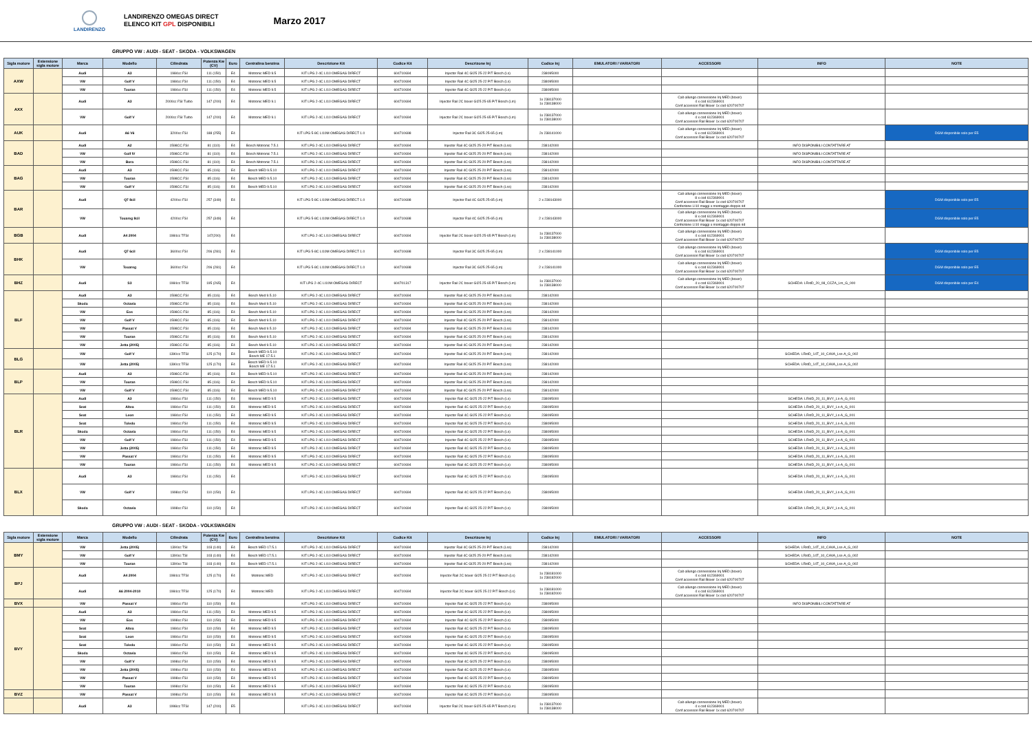LANDIRENZO
LANDIRENZO OMEGAS DIRECT
ELENCO KIT GPL DISPONIBILI
Marzo 2017
GRUPPO VW : AUDI - SEAT - SKODA - VOLKSWAGEN
| Sigla motore | Estensione sigla motore | Marca | Modello | Cilindrata | Potenza Kw (CV) | Euro | Centralina benzina | Descrizione Kit | Codice Kit | Descrizone Inj | Codice Inj | EMULATORI / VARIATORI | ACCESSORI | INFO | NOTE |
| --- | --- | --- | --- | --- | --- | --- | --- | --- | --- | --- | --- | --- | --- | --- | --- |
| AXW | | Audi | A3 | 1984cc FSI | 111 (150) | E4 | Motronic MED 9.5 | KIT LPG 2-4C LI10 OMEGAS DIRECT | 604710694 | Injector Rail 4C GI25 25-22 P/T Bosch (Ls) | 238095000 | | | | |
| | | VW | Golf V | 1984cc FSI | 111 (150) | E4 | Motronic MED 9.5 | KIT LPG 2-4C LI10 OMEGAS DIRECT | 604710694 | Injector Rail 4C GI25 25-22 P/T Bosch (Ls) | 238095000 | | | | |
| | | VW | Touran | 1984cc FSI | 111 (150) | E4 | Motronic MED 9.5 | KIT LPG 2-4C LI10 OMEGAS DIRECT | 604710694 | Injector Rail 4C GI25 25-22 P/T Bosch (Ls) | 238095000 | | | | |
| AXX | | Audi | A3 | 2000cc FSI Turbo | 147 (200) | E4 | Motronic MED 9.1 | KIT LPG 2-4C LI10 OMEGAS DIRECT | 604710694 | Injector Rail 2C boxer GI25 25-65 P/T Bosch (Lm) | 1x 238137000 1x 238138000 | | Cab allungo connessione Inj MED (boxer) 4 x cod 612369001 Conf accessori Rail Boxer 1x cod 620700707 | | |
| | | VW | Golf V | 2000cc FSI Turbo | 147 (200) | E4 | Motronic MED 9.1 | KIT LPG 2-4C LI10 OMEGAS DIRECT | 604710694 | Injector Rail 2C boxer GI25 25-65 P/T Bosch (Lm) | 1x 238137000 1x 238138000 | | Cab allungo connessione Inj MED (boxer) 4 x cod 612369001 Conf accessori Rail Boxer 1x cod 620700707 | | |
| AUK | | Audi | A6 V6 | 3200cc FSI | 188 (255) | E4 | | KIT LPG 5-8C LI10M OMEGAS DIRECT 1.0 | 604710698 | Injector Rail 3C GI25 25-65 (Lm) | 2x 238141000 | | Cab allungo connessione Inj MED (boxer) 6 x cod 612369001 Conf accessori Rail Boxer 1x cod 620700707 | | DGM disponibile solo per E5 |
| BAD | | Audi | A2 | 1598CC FSI | 81 (110) | E4 | Bosch Motronic 7.5.1 | KIT LPG 2-4C LI10 OMEGAS DIRECT | 604710694 | Injector Rail 4C GI25 25-20 P/T Bosch (Lss) | 238142000 | | | INFO DISPONIBILI CONTATTARE AT | |
| | | VW | Golf IV | 1598CC FSI | 81 (110) | E4 | Bosch Motronic 7.5.1 | KIT LPG 2-4C LI10 OMEGAS DIRECT | 604710694 | Injector Rail 4C GI25 25-20 P/T Bosch (Lss) | 238142000 | | | INFO DISPONIBILI CONTATTARE AT | |
| | | VW | Bora | 1598CC FSI | 81 (110) | E4 | Bosch Motronic 7.5.1 | KIT LPG 2-4C LI10 OMEGAS DIRECT | 604710694 | Injector Rail 4C GI25 25-20 P/T Bosch (Lss) | 238142000 | | | INFO DISPONIBILI CONTATTARE AT | |
| BAG | | Audi | A3 | 1598CC FSI | 85 (116) | E4 | Bosch MED 9.5.10 | KIT LPG 2-4C LI10 OMEGAS DIRECT | 604710694 | Injector Rail 4C GI25 25-20 P/T Bosch (Lss) | 238142000 | | | | |
| | | VW | Touran | 1598CC FSI | 85 (116) | E4 | Bosch MED 9.5.10 | KIT LPG 2-4C LI10 OMEGAS DIRECT | 604710694 | Injector Rail 4C GI25 25-20 P/T Bosch (Lss) | 238142000 | | | | |
| | | VW | Golf V | 1598CC FSI | 85 (116) | E4 | Bosch MED 9.5.10 | KIT LPG 2-4C LI10 OMEGAS DIRECT | 604710694 | Injector Rail 4C GI25 25-20 P/T Bosch (Lss) | 238142000 | | | | |
| BAR | | Audi | Q7 8cil | 4200cc FSI | 257 (349) | E4 | | KIT LPG 5-8C LI10M OMEGAS DIRECT 1.0 | 604710698 | Injector Rail 4C GI25 25-65 (Lm) | 2 x 238143000 | | Cab allungo connessione Inj MED (boxer) 8 x cod 612369001 Conf accessori Rail Boxer 1x cod 620700707 Confezione LI10 maggi x montaggio doppio rid | | DGM disponibile solo per E5 |
| | | VW | Touareg 8cil | 4200cc FSI | 257 (349) | E4 | | KIT LPG 5-8C LI10M OMEGAS DIRECT 1.0 | 604710698 | Injector Rail 4C GI25 25-65 (Lm) | 2 x 238143000 | | Cab allungo connessione Inj MED (boxer) 8 x cod 612369001 Conf accessori Rail Boxer 1x cod 620700707 Confezione LI10 maggi x montaggio doppio rid | | DGM disponibile solo per E5 |
| BGB | | Audi | A4 2004 | 1984cc TFSI | 147(200) | E4 | | KIT LPG 2-4C LI10 OMEGAS DIRECT | 604710694 | Injector Rail 2C boxer GI25 25-65 P/T Bosch (Lm) | 1x 238137000 1x 238138000 | | Cab allungo connessione Inj MED (boxer) 4 x cod 612369001 Conf accessori Rail Boxer 1x cod 620700707 | | |
| BHK | | Audi | Q7 6cil | 3600cc FSI | 206 (281) | E4 | | KIT LPG 5-8C LI10M OMEGAS DIRECT 1.0 | 604710698 | Injector Rail 3C GI25 25-65 (Lm) | 2 x 238141000 | | Cab allungo connessione Inj MED (boxer) 6 x cod 612369001 Conf accessori Rail Boxer 1x cod 620700707 | | DGM disponibile solo per E5 |
| | | VW | Touareg | 3600cc FSI | 206 (281) | E4 | | KIT LPG 5-8C LI10M OMEGAS DIRECT 1.0 | 604710698 | Injector Rail 3C GI25 25-65 (Lm) | 2 x 238141000 | | Cab allungo connessione Inj MED (boxer) 6 x cod 612369001 Conf accessori Rail Boxer 1x cod 620700707 | | DGM disponibile solo per E5 |
| BHZ | | Audi | S3 | 1984cc TFSI | 195 (265) | E4 | | KIT LPG 2-4C LI10M OMEGAS DIRECT | 604701317 | Injector Rail 2C boxer GI25 25-65 P/T Bosch (Lm) | 1x 238137000 1x 238138000 | | Cab allungo connessione Inj MED (boxer) 4 x cod 612369001 Conf accessori Rail Boxer 1x cod 620700707 | SCHEDA: LRstD_20_08_CCZA_Lm_G_000 | DGM disponibile solo per E4 |
| BLF | | Audi | A3 | 1598CC FSI | 85 (116) | E4 | Bosch Med 9.5.10 | KIT LPG 2-4C LI10 OMEGAS DIRECT | 604710694 | Injector Rail 4C GI25 25-20 P/T Bosch (Lss) | 238142000 | | | | |
| | | Skoda | Octavia | 1598CC FSI | 85 (116) | E4 | Bosch Med 9.5.10 | KIT LPG 2-4C LI10 OMEGAS DIRECT | 604710694 | Injector Rail 4C GI25 25-20 P/T Bosch (Lss) | 238142000 | | | | |
| | | VW | Eos | 1598CC FSI | 85 (116) | E4 | Bosch Med 9.5.10 | KIT LPG 2-4C LI10 OMEGAS DIRECT | 604710694 | Injector Rail 4C GI25 25-20 P/T Bosch (Lss) | 238142000 | | | | |
| | | VW | Golf V | 1598CC FSI | 85 (116) | E4 | Bosch Med 9.5.10 | KIT LPG 2-4C LI10 OMEGAS DIRECT | 604710694 | Injector Rail 4C GI25 25-20 P/T Bosch (Lss) | 238142000 | | | | |
| | | VW | Passat V | 1598CC FSI | 85 (116) | E4 | Bosch Med 9.5.10 | KIT LPG 2-4C LI10 OMEGAS DIRECT | 604710694 | Injector Rail 4C GI25 25-20 P/T Bosch (Lss) | 238142000 | | | | |
| | | VW | Touran | 1598CC FSI | 85 (116) | E4 | Bosch Med 9.5.10 | KIT LPG 2-4C LI10 OMEGAS DIRECT | 604710694 | Injector Rail 4C GI25 25-20 P/T Bosch (Lss) | 238142000 | | | | |
| | | VW | Jetta (2005) | 1598CC FSI | 85 (116) | E4 | Bosch Med 9.5.10 | KIT LPG 2-4C LI10 OMEGAS DIRECT | 604710694 | Injector Rail 4C GI25 25-20 P/T Bosch (Lss) | 238142000 | | | | |
| BLG | | VW | Golf V | 1390cc TFSI | 125 (170) | E4 | Bosch MED 9.5.10 Bosch ME 17.5.1 | KIT LPG 2-4C LI10 OMEGAS DIRECT | 604710694 | Injector Rail 4C GI25 25-20 P/T Bosch (Lss) | 238142000 | | | SCHEDA: LRstD_14T_10_CAVA_Lss-A_G_002 | |
| | | VW | Jetta (2005) | 1390cc TFSI | 125 (170) | E4 | Bosch MED 9.5.10 Bosch ME 17.5.1 | KIT LPG 2-4C LI10 OMEGAS DIRECT | 604710694 | Injector Rail 4C GI25 25-20 P/T Bosch (Lss) | 238142000 | | | SCHEDA: LRstD_14T_10_CAVA_Lss-A_G_002 | |
| BLP | | Audi | A3 | 1598CC FSI | 85 (116) | E4 | Bosch MED 9.5.10 | KIT LPG 2-4C LI10 OMEGAS DIRECT | 604710694 | Injector Rail 4C GI25 25-20 P/T Bosch (Lss) | 238142000 | | | | |
| | | VW | Touran | 1598CC FSI | 85 (116) | E4 | Bosch MED 9.5.10 | KIT LPG 2-4C LI10 OMEGAS DIRECT | 604710694 | Injector Rail 4C GI25 25-20 P/T Bosch (Lss) | 238142000 | | | | |
| | | VW | Golf V | 1598CC FSI | 85 (116) | E4 | Bosch MED 9.5.10 | KIT LPG 2-4C LI10 OMEGAS DIRECT | 604710694 | Injector Rail 4C GI25 25-20 P/T Bosch (Lss) | 238142000 | | | | |
| BLR | | Audi | A3 | 1984cc FSI | 111 (150) | E4 | Motronic MED 9.5 | KIT LPG 2-4C LI10 OMEGAS DIRECT | 604710694 | Injector Rail 4C GI25 25-22 P/T Bosch (Ls) | 238095000 | | | SCHEDA: LRstD_20_11_BVY_Ls-A_G_001 | |
| | | Seat | Altea | 1984cc FSI | 111 (150) | E4 | Motronic MED 9.5 | KIT LPG 2-4C LI10 OMEGAS DIRECT | 604710694 | Injector Rail 4C GI25 25-22 P/T Bosch (Ls) | 238095000 | | | SCHEDA: LRstD_20_11_BVY_Ls-A_G_001 | |
| | | Seat | Leon | 1984cc FSI | 111 (150) | E4 | Motronic MED 9.5 | KIT LPG 2-4C LI10 OMEGAS DIRECT | 604710694 | Injector Rail 4C GI25 25-22 P/T Bosch (Ls) | 238095000 | | | SCHEDA: LRstD_20_11_BVY_Ls-A_G_001 | |
| | | Seat | Toledo | 1984cc FSI | 111 (150) | E4 | Motronic MED 9.5 | KIT LPG 2-4C LI10 OMEGAS DIRECT | 604710694 | Injector Rail 4C GI25 25-22 P/T Bosch (Ls) | 238095000 | | | SCHEDA: LRstD_20_11_BVY_Ls-A_G_001 | |
| | | Skoda | Octavia | 1984cc FSI | 111 (150) | E4 | Motronic MED 9.5 | KIT LPG 2-4C LI10 OMEGAS DIRECT | 604710694 | Injector Rail 4C GI25 25-22 P/T Bosch (Ls) | 238095000 | | | SCHEDA: LRstD_20_11_BVY_Ls-A_G_001 | |
| | | VW | Golf V | 1984cc FSI | 111 (150) | E4 | Motronic MED 9.5 | KIT LPG 2-4C LI10 OMEGAS DIRECT | 604710694 | Injector Rail 4C GI25 25-22 P/T Bosch (Ls) | 238095000 | | | SCHEDA: LRstD_20_11_BVY_Ls-A_G_001 | |
| | | VW | Jetta (2005) | 1984cc FSI | 111 (150) | E4 | Motronic MED 9.5 | KIT LPG 2-4C LI10 OMEGAS DIRECT | 604710694 | Injector Rail 4C GI25 25-22 P/T Bosch (Ls) | 238095000 | | | SCHEDA: LRstD_20_11_BVY_Ls-A_G_001 | |
| | | VW | Passat V | 1984cc FSI | 111 (150) | E4 | Motronic MED 9.5 | KIT LPG 2-4C LI10 OMEGAS DIRECT | 604710694 | Injector Rail 4C GI25 25-22 P/T Bosch (Ls) | 238095000 | | | SCHEDA: LRstD_20_11_BVY_Ls-A_G_001 | |
| | | VW | Touran | 1984cc FSI | 111 (150) | E4 | Motronic MED 9.5 | KIT LPG 2-4C LI10 OMEGAS DIRECT | 604710694 | Injector Rail 4C GI25 25-22 P/T Bosch (Ls) | 238095000 | | | SCHEDA: LRstD_20_11_BVY_Ls-A_G_001 | |
| BLX | | Audi | A3 | 1984cc FSI | 111 (150) | E4 | | KIT LPG 2-4C LI10 OMEGAS DIRECT | 604710694 | Injector Rail 4C GI25 25-22 P/T Bosch (Ls) | 238095000 | | | SCHEDA: LRstD_20_11_BVY_Ls-A_G_001 | |
| | | VW | Golf V | 1998cc FSI | 110 (150) | E4 | | KIT LPG 2-4C LI10 OMEGAS DIRECT | 604710694 | Injector Rail 4C GI25 25-22 P/T Bosch (Ls) | 238095000 | | | SCHEDA: LRstD_20_11_BVY_Ls-A_G_001 | |
| | | Skoda | Octavia | 1998cc FSI | 110 (150) | E4 | | KIT LPG 2-4C LI10 OMEGAS DIRECT | 604710694 | Injector Rail 4C GI25 25-22 P/T Bosch (Ls) | 238095000 | | | SCHEDA: LRstD_20_11_BVY_Ls-A_G_001 | |
GRUPPO VW : AUDI - SEAT - SKODA - VOLKSWAGEN
| Sigla motore | Estensione sigla motore | Marca | Modello | Cilindrata | Potenza Kw (CV) | Euro | Centralina benzina | Descrizione Kit | Codice Kit | Descrizone Inj | Codice Inj | EMULATORI / VARIATORI | ACCESSORI | INFO | NOTE |
| --- | --- | --- | --- | --- | --- | --- | --- | --- | --- | --- | --- | --- | --- | --- | --- |
| BMY | | VW | Jetta (2005) | 1390cc TSI | 103 (140) | E4 | Bosch MED 17.5.1 | KIT LPG 2-4C LI10 OMEGAS DIRECT | 604710694 | Injector Rail 4C GI25 25-20 P/T Bosch (Lss) | 238142000 | | | SCHEDA: LRstD_14T_10_CAVA_Lss-A_G_002 | |
| | | VW | Golf V | 1390cc TSI | 103 (140) | E4 | Bosch MED 17.5.1 | KIT LPG 2-4C LI10 OMEGAS DIRECT | 604710694 | Injector Rail 4C GI25 25-20 P/T Bosch (Lss) | 238142000 | | | SCHEDA: LRstD_14T_10_CAVA_Lss-A_G_002 | |
| | | VW | Touran | 1390cc TSI | 103 (140) | E4 | Bosch MED 17.5.1 | KIT LPG 2-4C LI10 OMEGAS DIRECT | 604710694 | Injector Rail 4C GI25 25-20 P/T Bosch (Lss) | 238142000 | | | SCHEDA: LRstD_14T_10_CAVA_Lss-A_G_002 | |
| BPJ | | Audi | A4 2004 | 1984cc TFSI | 125 (170) | E4 | Motronic MED | KIT LPG 2-4C LI10 OMEGAS DIRECT | 604710694 | Injector Rail 2C boxer GI25 25-22 P/T Bosch (Ls) | 1x 238181000 1x 238182000 | | Cab allungo connessione Inj MED (boxer) 4 x cod 612369001 Conf accessori Rail Boxer 1x cod 620700707 | | |
| | | Audi | A6 2004-2010 | 1984cc TFSI | 125 (170) | E4 | Motronic MED | KIT LPG 2-4C LI10 OMEGAS DIRECT | 604710694 | Injector Rail 2C boxer GI25 25-22 P/T Bosch (Ls) | 1x 238181000 1x 238182000 | | Cab allungo connessione Inj MED (boxer) 4 x cod 612369001 Conf accessori Rail Boxer 1x cod 620700707 | | |
| BVX | | VW | Passat V | 1984cc FSI | 110 (150) | E4 | | KIT LPG 2-4C LI10 OMEGAS DIRECT | 604710694 | Injector Rail 4C GI25 25-22 P/T Bosch (Ls) | 238095000 | | | INFO DISPONIBILI CONTATTARE AT | |
| BVY | | Audi | A3 | 1984cc FSI | 111 (150) | E4 | Motronic MED 9.5 | KIT LPG 2-4C LI10 OMEGAS DIRECT | 604710694 | Injector Rail 4C GI25 25-22 P/T Bosch (Ls) | 238095000 | | | | |
| | | VW | Eos | 1998cc FSI | 110 (150) | E4 | Motronic MED 9.5 | KIT LPG 2-4C LI10 OMEGAS DIRECT | 604710694 | Injector Rail 4C GI25 25-22 P/T Bosch (Ls) | 238095000 | | | | |
| | | Seat | Altea | 1984cc FSI | 110 (150) | E4 | Motronic MED 9.5 | KIT LPG 2-4C LI10 OMEGAS DIRECT | 604710694 | Injector Rail 4C GI25 25-22 P/T Bosch (Ls) | 238095000 | | | | |
| | | Seat | Leon | 1984cc FSI | 110 (150) | E4 | Motronic MED 9.5 | KIT LPG 2-4C LI10 OMEGAS DIRECT | 604710694 | Injector Rail 4C GI25 25-22 P/T Bosch (Ls) | 238095000 | | | | |
| | | Seat | Toledo | 1984cc FSI | 110 (150) | E4 | Motronic MED 9.5 | KIT LPG 2-4C LI10 OMEGAS DIRECT | 604710694 | Injector Rail 4C GI25 25-22 P/T Bosch (Ls) | 238095000 | | | | |
| | | Skoda | Octavia | 1984cc FSI | 110 (150) | E4 | Motronic MED 9.5 | KIT LPG 2-4C LI10 OMEGAS DIRECT | 604710694 | Injector Rail 4C GI25 25-22 P/T Bosch (Ls) | 238095000 | | | | |
| | | VW | Golf V | 1998cc FSI | 110 (150) | E4 | Motronic MED 9.5 | KIT LPG 2-4C LI10 OMEGAS DIRECT | 604710694 | Injector Rail 4C GI25 25-22 P/T Bosch (Ls) | 238095000 | | | | |
| | | VW | Jetta (2005) | 1998cc FSI | 110 (150) | E4 | Motronic MED 9.5 | KIT LPG 2-4C LI10 OMEGAS DIRECT | 604710694 | Injector Rail 4C GI25 25-22 P/T Bosch (Ls) | 238095000 | | | | |
| | | VW | Passat V | 1998cc FSI | 110 (150) | E4 | Motronic MED 9.5 | KIT LPG 2-4C LI10 OMEGAS DIRECT | 604710694 | Injector Rail 4C GI25 25-22 P/T Bosch (Ls) | 238095000 | | | | |
| | | VW | Touran | 1998cc FSI | 110 (150) | E4 | Motronic MED 9.5 | KIT LPG 2-4C LI10 OMEGAS DIRECT | 604710694 | Injector Rail 4C GI25 25-22 P/T Bosch (Ls) | 238095000 | | | | |
| BVZ | | VW | Passat V | 1998cc FSI | 110 (150) | E4 | Motronic MED 9.5 | KIT LPG 2-4C LI10 OMEGAS DIRECT | 604710694 | Injector Rail 4C GI25 25-22 P/T Bosch (Ls) | 238095000 | | | | |
| | | Audi | A3 | 1998cc TFSI | 147 (200) | E5 | | KIT LPG 2-4C LI10 OMEGAS DIRECT | 604710694 | Injector Rail 2C boxer GI25 25-65 P/T Bosch (Lm) | 1x 238137000 1x 238138000 | | Cab allungo connessione Inj MED (boxer) 4 x cod 612369001 Conf accessori Rail Boxer 1x cod 620700707 | | |